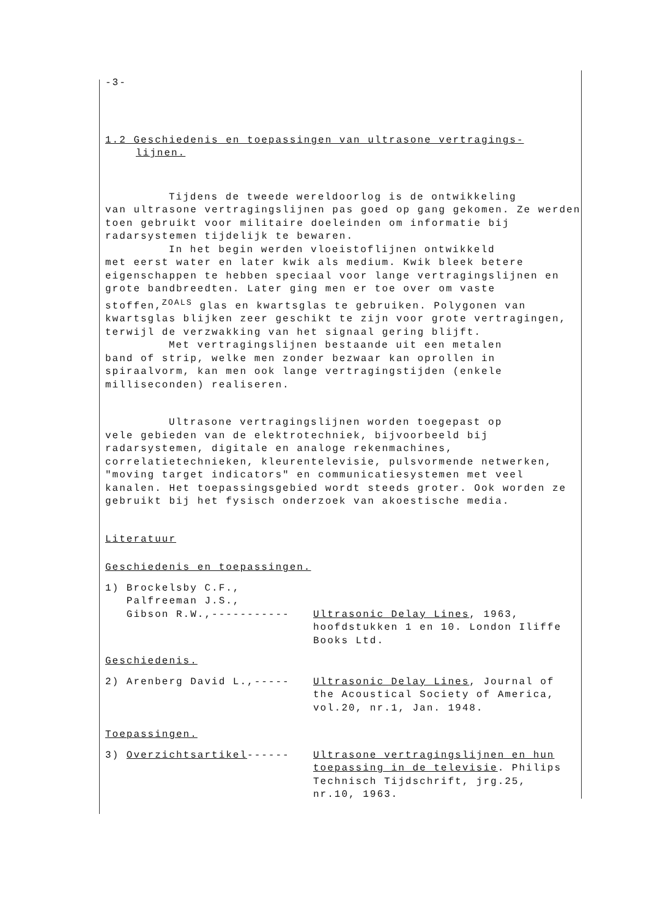-3-
1.2 Geschiedenis en toepassingen van ultrasone vertragings-
lijnen.
Tijdens de tweede wereldoorlog is de ontwikkeling
van ultrasone vertragingslijnen pas goed op gang gekomen. Ze werden toen gebruikt voor militaire doeleinden om informatie bij radarsystemen tijdelijk te bewaren.
In het begin werden vloeistoflijnen ontwikkeld
met eerst water en later kwik als medium. Kwik bleek betere eigenschappen te hebben speciaal voor lange vertragingslijnen en grote bandbreedten. Later ging men er toe over om vaste stoffen,<sup>ZOALS</sup> glas en kwartsglas te gebruiken. Polygonen van kwartsglas blijken zeer geschikt te zijn voor grote vertragingen, terwijl de verzwakking van het signaal gering blijft.
Met vertragingslijnen bestaande uit een metalen
band of strip, welke men zonder bezwaar kan oprollen in spiraalvorm, kan men ook lange vertragingstijden (enkele milliseconden) realiseren.
Ultrasone vertragingslijnen worden toegepast op
vele gebieden van de elektrotechniek, bijvoorbeeld bij radarsystemen, digitale en analoge rekenmachines, correlatietechnieken, kleurentelevisie, pulsvormende netwerken, "moving target indicators" en communicatiesystemen met veel kanalen. Het toepassingsgebied wordt steeds groter. Ook worden ze gebruikt bij het fysisch onderzoek van akoestische media.
Literatuur
Geschiedenis en toepassingen.
1) Brockelsby C.F.,
Palfreeman J.S.,
Gibson R.W.,----------- Ultrasonic Delay Lines, 1963, hoofdstukken 1 en 10. London Iliffe Books Ltd.
Geschiedenis.
2) Arenberg David L.,----- Ultrasonic Delay Lines, Journal of the Acoustical Society of America, vol.20, nr.1, Jan. 1948.
Toepassingen.
3) Overzichtsartikel------ Ultrasone vertragingslijnen en hun toepassing in de televisie. Philips Technisch Tijdschrift, jrg.25, nr.10, 1963.